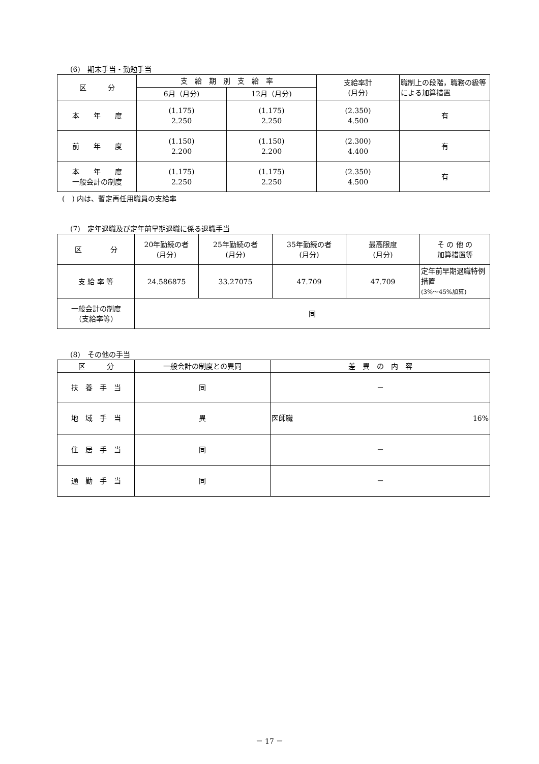(6)　期末手当・勤勉手当
| 区 分 | 支 給 期 別 支 給 率 | | 支給率計 (月分) | 職制上の段階，職務の級等による加算措置 |
| --- | --- | --- | --- | --- |
| | 6月（月分) | 12月（月分) | | |
| 本 年 度 | (1.175) 2.250 | (1.175) 2.250 | (2.350) 4.500 | 有 |
| 前 年 度 | (1.150) 2.200 | (1.150) 2.200 | (2.300) 4.400 | 有 |
| 本 年 度 一般会計の制度 | (1.175) 2.250 | (1.175) 2.250 | (2.350) 4.500 | 有 |
(　) 内は、暫定再任用職員の支給率
(7)　定年退職及び定年前早期退職に係る退職手当
| 区 分 | 20年勤続の者 (月分) | 25年勤続の者 (月分) | 35年勤続の者 (月分) | 最高限度 (月分) | そ の 他 の 加算措置等 |
| 支 給 率 等 | 24.586875 | 33.27075 | 47.709 | 47.709 | 定年前早期退職特例措置 (3%～45%加算) |
| 一般会計の制度 （支給率等） | 同 | | | | |
(8)　その他の手当
| 区 分 | 一般会計の制度との異同 | 差 異 の 内 容 |
| 扶 養 手 当 | 同 | － |
| 地 域 手 当 | 異 | 医師職 16% |
| 住 居 手 当 | 同 | － |
| 通 勤 手 当 | 同 | － |
－ 17 －